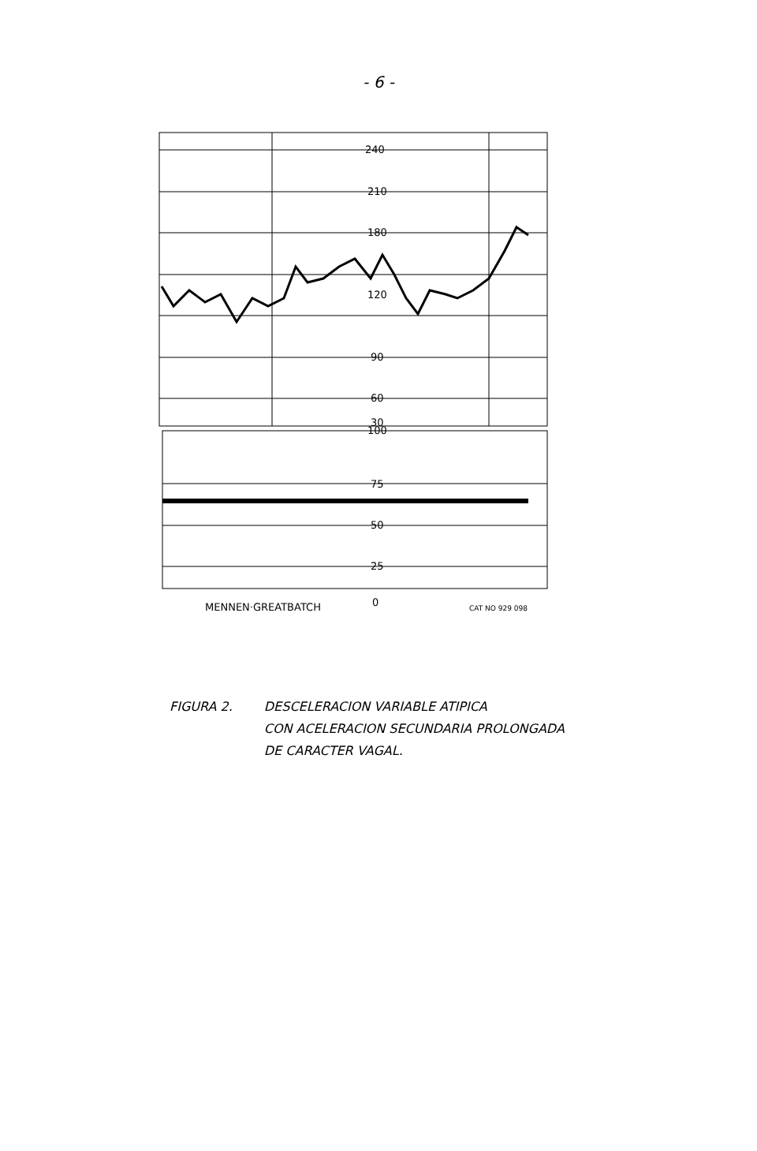- 6 -
240
210
180
120
90
60
30
100
75
50
25
0
MENNEN·GREATBATCH
CAT NO 929 098
FIGURA 2. DESCELERACION VARIABLE ATIPICA
CON ACELERACION SECUNDARIA PROLONGADA
DE CARACTER VAGAL.